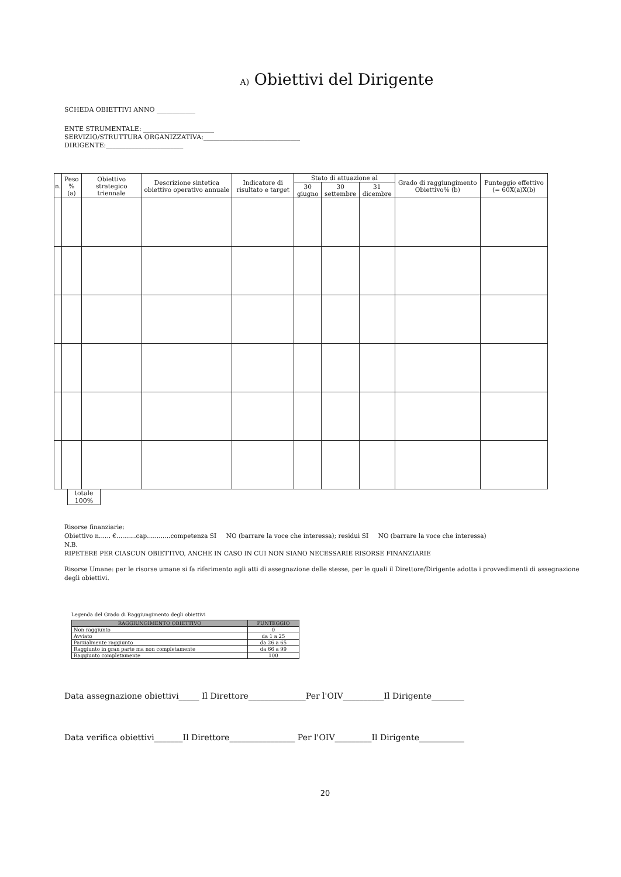A) Obiettivi del Dirigente
SCHEDA OBIETTIVI ANNO ____________
ENTE STRUMENTALE: ______________________
SERVIZIO/STRUTTURA ORGANIZZATIVA:______________________________
DIRIGENTE:________________________
| n. | Peso % (a) | Obiettivo strategico triennale | Descrizione sintetica obiettivo operativo annuale | Indicatore di risultato e target | Stato di attuazione al | | | Grado di raggiungimento Obiettivo% (b) | Punteggio effettivo (= 60X(a)X(b) |
| --- | --- | --- | --- | --- | --- | --- | --- | --- | --- |
| | | | | | 30 giugno | 30 settembre | 31 dicembre | | |
totale
100%
Risorse finanziarie:
Obiettivo n...... €..........cap............competenza SI NO (barrare la voce che interessa); residui SI NO (barrare la voce che interessa)
N.B.
RIPETERE PER CIASCUN OBIETTIVO, ANCHE IN CASO IN CUI NON SIANO NECESSARIE RISORSE FINANZIARIE
Risorse Umane: per le risorse umane si fa riferimento agli atti di assegnazione delle stesse, per le quali il Direttore/Dirigente adotta i provvedimenti di assegnazione degli obiettivi.
Legenda del Grado di Raggiungimento degli obiettivi
| RAGGIUNGIMENTO OBIETTIVO | PUNTEGGIO |
| --- | --- |
| Non raggiunto | 0 |
| Avviato | da 1 a 25 |
| Parzialmente raggiunto | da 26 a 65 |
| Raggiunto in gran parte ma non completamente | da 66 a 99 |
| Raggiunto completamente | 100 |
Data assegnazione obiettivi_____ Il Direttore______________Per l'OIV__________Il Dirigente________
Data verifica obiettivi_______Il Direttore________________ Per l'OIV_________Il Dirigente___________
20